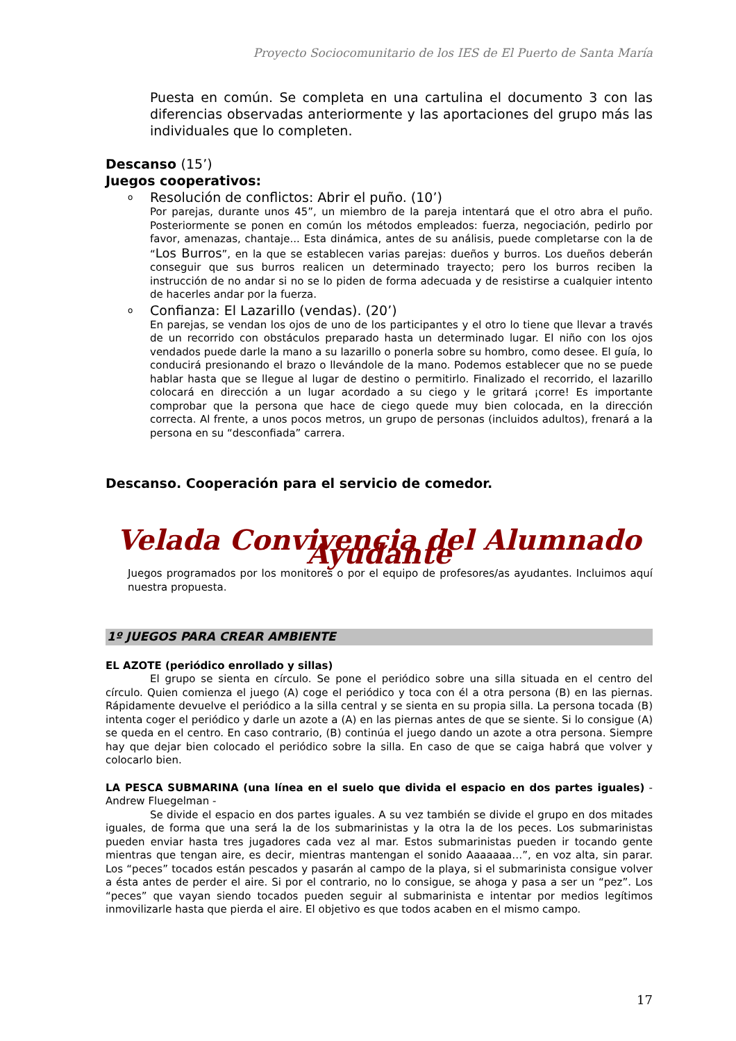Proyecto Sociocomunitario de los IES de El Puerto de Santa María
Puesta en común. Se completa en una cartulina el documento 3 con las diferencias observadas anteriormente y las aportaciones del grupo más las individuales que lo completen.
Descanso (15’)
Juegos cooperativos:
o Resolución de conflictos: Abrir el puño. (10’)
Por parejas, durante unos 45”, un miembro de la pareja intentará que el otro abra el puño. Posteriormente se ponen en común los métodos empleados: fuerza, negociación, pedirlo por favor, amenazas, chantaje... Esta dinámica, antes de su análisis, puede completarse con la de “Los Burros”, en la que se establecen varias parejas: dueños y burros. Los dueños deberán conseguir que sus burros realicen un determinado trayecto; pero los burros reciben la instrucción de no andar si no se lo piden de forma adecuada y de resistirse a cualquier intento de hacerles andar por la fuerza.
o Confianza: El Lazarillo (vendas). (20’)
En parejas, se vendan los ojos de uno de los participantes y el otro lo tiene que llevar a través de un recorrido con obstáculos preparado hasta un determinado lugar. El niño con los ojos vendados puede darle la mano a su lazarillo o ponerla sobre su hombro, como desee. El guía, lo conducirá presionando el brazo o llevándole de la mano. Podemos establecer que no se puede hablar hasta que se llegue al lugar de destino o permitirlo. Finalizado el recorrido, el lazarillo colocará en dirección a un lugar acordado a su ciego y le gritará ¡corre! Es importante comprobar que la persona que hace de ciego quede muy bien colocada, en la dirección correcta. Al frente, a unos pocos metros, un grupo de personas (incluidos adultos), frenará a la persona en su “desconfiada” carrera.
Descanso. Cooperación para el servicio de comedor.
Velada Convivencia del Alumnado Ayudante
Juegos programados por los monitores o por el equipo de profesores/as ayudantes. Incluimos aquí nuestra propuesta.
1º JUEGOS PARA CREAR AMBIENTE
EL AZOTE (periódico enrollado y sillas)
El grupo se sienta en círculo. Se pone el periódico sobre una silla situada en el centro del círculo. Quien comienza el juego (A) coge el periódico y toca con él a otra persona (B) en las piernas. Rápidamente devuelve el periódico a la silla central y se sienta en su propia silla. La persona tocada (B) intenta coger el periódico y darle un azote a (A) en las piernas antes de que se siente. Si lo consigue (A) se queda en el centro. En caso contrario, (B) continúa el juego dando un azote a otra persona. Siempre hay que dejar bien colocado el periódico sobre la silla. En caso de que se caiga habrá que volver y colocarlo bien.
LA PESCA SUBMARINA (una línea en el suelo que divida el espacio en dos partes iguales) - Andrew Fluegelman -
Se divide el espacio en dos partes iguales. A su vez también se divide el grupo en dos mitades iguales, de forma que una será la de los submarinistas y la otra la de los peces. Los submarinistas pueden enviar hasta tres jugadores cada vez al mar. Estos submarinistas pueden ir tocando gente mientras que tengan aire, es decir, mientras mantengan el sonido Aaaaaaa…”, en voz alta, sin parar. Los “peces” tocados están pescados y pasarán al campo de la playa, si el submarinista consigue volver a ésta antes de perder el aire. Si por el contrario, no lo consigue, se ahoga y pasa a ser un “pez”. Los “peces” que vayan siendo tocados pueden seguir al submarinista e intentar por medios legítimos inmovilizarle hasta que pierda el aire. El objetivo es que todos acaben en el mismo campo.
17